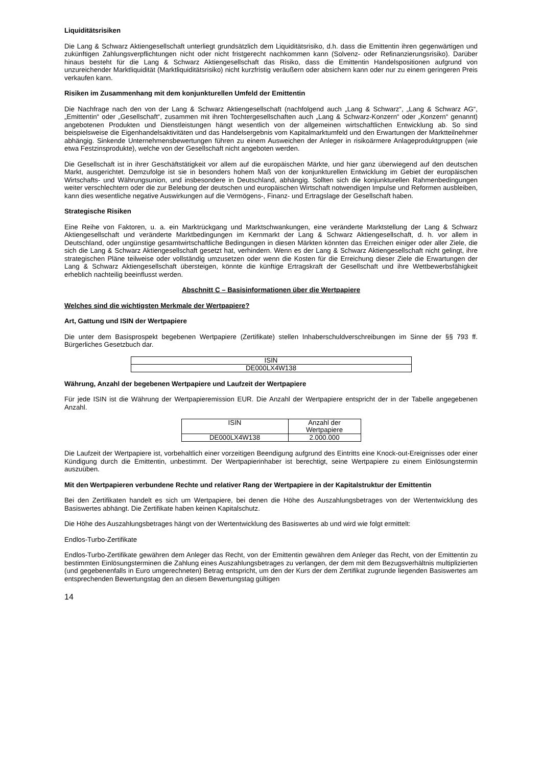Liquiditätsrisiken
Die Lang & Schwarz Aktiengesellschaft unterliegt grundsätzlich dem Liquiditätsrisiko, d.h. dass die Emittentin ihren gegenwärtigen und zukünftigen Zahlungsverpflichtungen nicht oder nicht fristgerecht nachkommen kann (Solvenz- oder Refinanzierungsrisiko). Darüber hinaus besteht für die Lang & Schwarz Aktiengesellschaft das Risiko, dass die Emittentin Handelspositionen aufgrund von unzureichender Marktliquidität (Marktliquiditätsrisiko) nicht kurzfristig veräußern oder absichern kann oder nur zu einem geringeren Preis verkaufen kann.
Risiken im Zusammenhang mit dem konjunkturellen Umfeld der Emittentin
Die Nachfrage nach den von der Lang & Schwarz Aktiengesellschaft (nachfolgend auch „Lang & Schwarz“, „Lang & Schwarz AG“, „Emittentin“ oder „Gesellschaft“, zusammen mit ihren Tochtergesellschaften auch „Lang & Schwarz-Konzern“ oder „Konzern“ genannt) angebotenen Produkten und Dienstleistungen hängt wesentlich von der allgemeinen wirtschaftlichen Entwicklung ab. So sind beispielsweise die Eigenhandelsaktivitäten und das Handelsergebnis vom Kapitalmarktumfeld und den Erwartungen der Marktteilnehmer abhängig. Sinkende Unternehmensbewertungen führen zu einem Ausweichen der Anleger in risikoärmere Anlageproduktgruppen (wie etwa Festzinsprodukte), welche von der Gesellschaft nicht angeboten werden.
Die Gesellschaft ist in ihrer Geschäftstätigkeit vor allem auf die europäischen Märkte, und hier ganz überwiegend auf den deutschen Markt, ausgerichtet. Demzufolge ist sie in besonders hohem Maß von der konjunkturellen Entwicklung im Gebiet der europäischen Wirtschafts- und Währungsunion, und insbesondere in Deutschland, abhängig. Sollten sich die konjunkturellen Rahmenbedingungen weiter verschlechtern oder die zur Belebung der deutschen und europäischen Wirtschaft notwendigen Impulse und Reformen ausbleiben, kann dies wesentliche negative Auswirkungen auf die Vermögens-, Finanz- und Ertragslage der Gesellschaft haben.
Strategische Risiken
Eine Reihe von Faktoren, u. a. ein Marktrückgang und Marktschwankungen, eine veränderte Marktstellung der Lang & Schwarz Aktiengesellschaft und veränderte Marktbedingungen im Kernmarkt der Lang & Schwarz Aktiengesellschaft, d. h. vor allem in Deutschland, oder ungünstige gesamtwirtschaftliche Bedingungen in diesen Märkten könnten das Erreichen einiger oder aller Ziele, die sich die Lang & Schwarz Aktiengesellschaft gesetzt hat, verhindern. Wenn es der Lang & Schwarz Aktiengesellschaft nicht gelingt, ihre strategischen Pläne teilweise oder vollständig umzusetzen oder wenn die Kosten für die Erreichung dieser Ziele die Erwartungen der Lang & Schwarz Aktiengesellschaft übersteigen, könnte die künftige Ertragskraft der Gesellschaft und ihre Wettbewerbsfähigkeit erheblich nachteilig beeinflusst werden.
Abschnitt C – Basisinformationen über die Wertpapiere
Welches sind die wichtigsten Merkmale der Wertpapiere?
Art, Gattung und ISIN der Wertpapiere
Die unter dem Basisprospekt begebenen Wertpapiere (Zertifikate) stellen Inhaberschuldverschreibungen im Sinne der §§ 793 ff. Bürgerliches Gesetzbuch dar.
| ISIN |
| DE000LX4W138 |
Währung, Anzahl der begebenen Wertpapiere und Laufzeit der Wertpapiere
Für jede ISIN ist die Währung der Wertpapieremission EUR. Die Anzahl der Wertpapiere entspricht der in der Tabelle angegebenen Anzahl.
| ISIN | Anzahl der Wertpapiere |
| DE000LX4W138 | 2.000.000 |
Die Laufzeit der Wertpapiere ist, vorbehaltlich einer vorzeitigen Beendigung aufgrund des Eintritts eine Knock-out-Ereignisses oder einer Kündigung durch die Emittentin, unbestimmt. Der Wertpapierinhaber ist berechtigt, seine Wertpapiere zu einem Einlösungstermin auszuüben.
Mit den Wertpapieren verbundene Rechte und relativer Rang der Wertpapiere in der Kapitalstruktur der Emittentin
Bei den Zertifikaten handelt es sich um Wertpapiere, bei denen die Höhe des Auszahlungsbetrages von der Wertentwicklung des Basiswertes abhängt. Die Zertifikate haben keinen Kapitalschutz.
Die Höhe des Auszahlungsbetrages hängt von der Wertentwicklung des Basiswertes ab und wird wie folgt ermittelt:
Endlos-Turbo-Zertifikate
Endlos-Turbo-Zertifikate gewähren dem Anleger das Recht, von der Emittentin gewähren dem Anleger das Recht, von der Emittentin zu bestimmten Einlösungsterminen die Zahlung eines Auszahlungsbetrages zu verlangen, der dem mit dem Bezugsverhältnis multiplizierten (und gegebenenfalls in Euro umgerechneten) Betrag entspricht, um den der Kurs der dem Zertifikat zugrunde liegenden Basiswertes am entsprechenden Bewertungstag den an diesem Bewertungstag gültigen
14